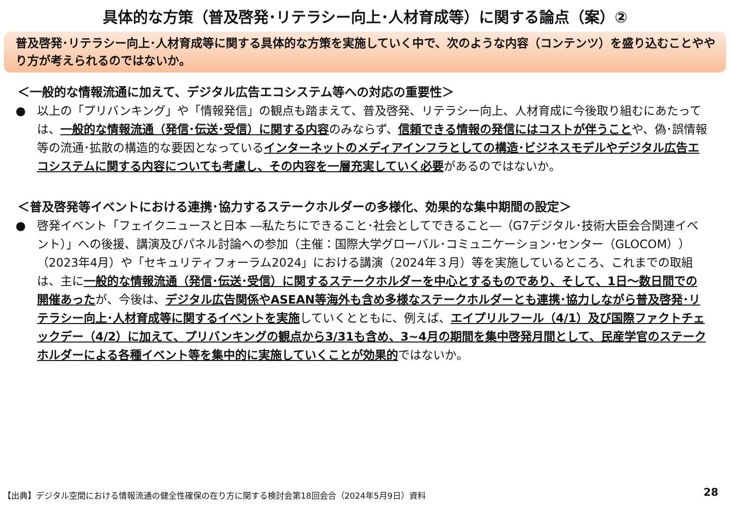具体的な方策（普及啓発･リテラシー向上･人材育成等）に関する論点（案）②
普及啓発･リテラシー向上･人材育成等に関する具体的な方策を実施していく中で、次のような内容（コンテンツ）を盛り込むことややり方が考えられるのではないか。
＜一般的な情報流通に加えて、デジタル広告エコシステム等への対応の重要性＞
● 以上の「プリバンキング」や「情報発信」の観点も踏まえて、普及啓発、リテラシー向上、人材育成に今後取り組むにあたっては、一般的な情報流通（発信･伝送･受信）に関する内容のみならず、信頼できる情報の発信にはコストが伴うことや、偽･誤情報等の流通･拡散の構造的な要因となっているインターネットのメディアインフラとしての構造･ビジネスモデルやデジタル広告エコシステムに関する内容についても考慮し、その内容を一層充実していく必要があるのではないか。
＜普及啓発等イベントにおける連携･協力するステークホルダーの多様化、効果的な集中期間の設定＞
● 啓発イベント「フェイクニュースと日本 ―私たちにできること･社会としてできること―（G7デジタル･技術大臣会合関連イベント）」への後援、講演及びパネル討論への参加（主催：国際大学グローバル･コミュニケーション･センター（GLOCOM））（2023年4月）や「セキュリティフォーラム2024」における講演（2024年３月）等を実施しているところ、これまでの取組は、主に一般的な情報流通（発信･伝送･受信）に関するステークホルダーを中心とするものであり、そして、1日～数日間での開催あったが、今後は、デジタル広告関係やASEAN等海外も含め多様なステークホルダーとも連携･協力しながら普及啓発･リテラシー向上･人材育成等に関するイベントを実施していくとともに、例えば、エイプリルフール（4/1）及び国際ファクトチェックデー（4/2）に加えて、プリバンキングの観点から3/31も含め、3~4月の期間を集中啓発月間として、民産学官のステークホルダーによる各種イベント等を集中的に実施していくことが効果的ではないか。
【出典】デジタル空間における情報流通の健全性確保の在り方に関する検討会第18回会合（2024年5月9日）資料
28